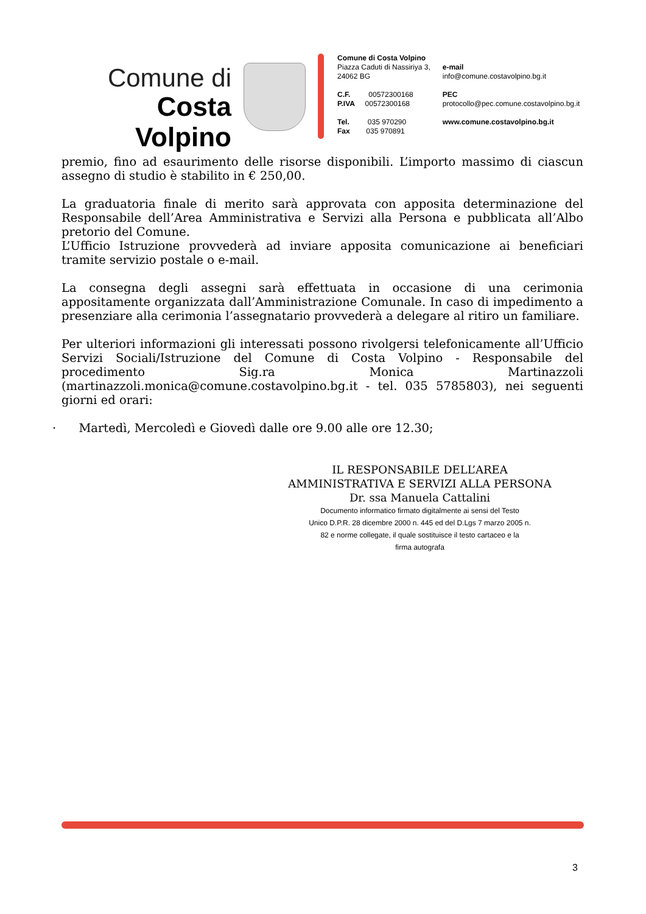Comune di
Costa Volpino
Comune di Costa Volpino
Piazza Caduti di Nassiriya 3,
24062 BG
C.F. 00572300168
P.IVA 00572300168
Tel. 035 970290
Fax 035 970891
e-mail
info@comune.costavolpino.bg.it
PEC
protocollo@pec.comune.costavolpino.bg.it
www.comune.costavolpino.bg.it
premio, fino ad esaurimento delle risorse disponibili. L’importo massimo di ciascun assegno di studio è stabilito in € 250,00.
La graduatoria finale di merito sarà approvata con apposita determinazione del Responsabile dell’Area Amministrativa e Servizi alla Persona e pubblicata all’Albo pretorio del Comune.
L’Ufficio Istruzione provvederà ad inviare apposita comunicazione ai beneficiari tramite servizio postale o e-mail.
La consegna degli assegni sarà effettuata in occasione di una cerimonia appositamente organizzata dall’Amministrazione Comunale. In caso di impedimento a presenziare alla cerimonia l’assegnatario provvederà a delegare al ritiro un familiare.
Per ulteriori informazioni gli interessati possono rivolgersi telefonicamente all’Ufficio Servizi Sociali/Istruzione del Comune di Costa Volpino - Responsabile del procedimento Sig.ra Monica Martinazzoli (martinazzoli.monica@comune.costavolpino.bg.it - tel. 035 5785803), nei seguenti giorni ed orari:
· Martedì, Mercoledì e Giovedì dalle ore 9.00 alle ore 12.30;
IL RESPONSABILE DELL’AREA
AMMINISTRATIVA E SERVIZI ALLA PERSONA
Dr. ssa Manuela Cattalini
Documento informatico firmato digitalmente ai sensi del Testo
Unico D.P.R. 28 dicembre 2000 n. 445 ed del D.Lgs 7 marzo 2005 n.
82 e norme collegate, il quale sostituisce il testo cartaceo e la
firma autografa
3